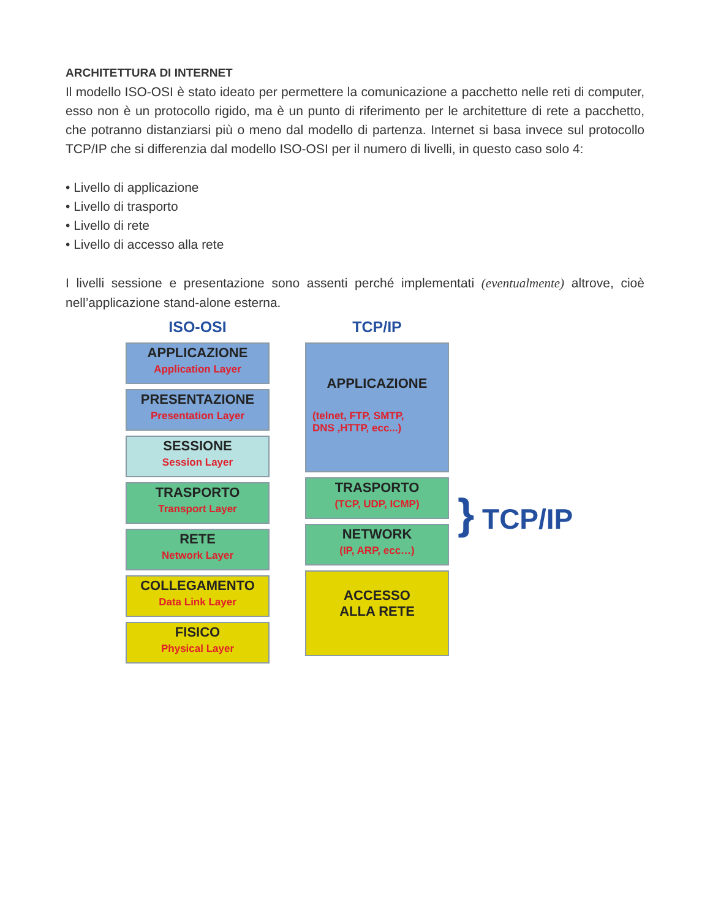ARCHITETTURA DI INTERNET
Il modello ISO-OSI è stato ideato per permettere la comunicazione a pacchetto nelle reti di computer, esso non è un protocollo rigido, ma è un punto di riferimento per le architetture di rete a pacchetto, che potranno distanziarsi più o meno dal modello di partenza. Internet si basa invece sul protocollo TCP/IP che si differenzia dal modello ISO-OSI per il numero di livelli, in questo caso solo 4:
• Livello di applicazione
• Livello di trasporto
• Livello di rete
• Livello di accesso alla rete
I livelli sessione e presentazione sono assenti perché implementati (eventualmente) altrove, cioè nell’applicazione stand-alone esterna.
ISO-OSI
APPLICAZIONE
Application Layer
PRESENTAZIONE
Presentation Layer
SESSIONE
Session Layer
TRASPORTO
Transport Layer
RETE
Network Layer
COLLEGAMENTO
Data Link Layer
FISICO
Physical Layer
TCP/IP
APPLICAZIONE
(telnet, FTP, SMTP,
DNS ,HTTP, ecc...)
TRASPORTO
(TCP, UDP, ICMP)
NETWORK
(IP, ARP, ecc…)
ACCESSO
ALLA RETE
} TCP/IP